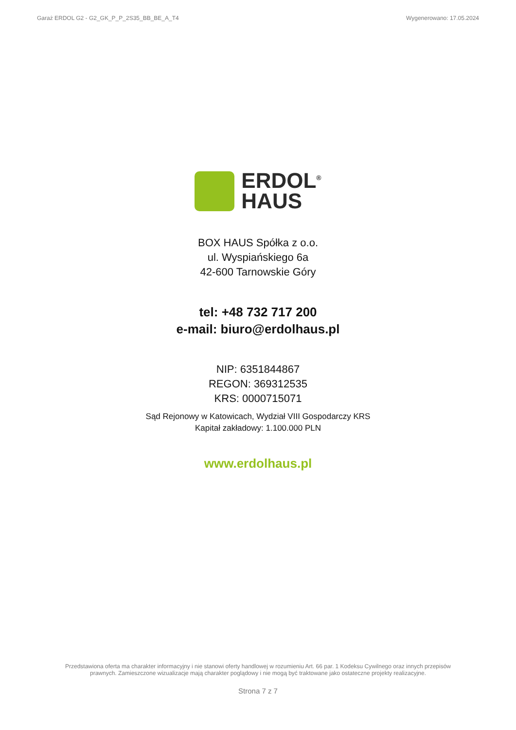Garaż ERDOL G2 - G2_GK_P_P_2S35_BB_BE_A_T4 Wygenerowano: 17.05.2024
ERDOL<sup>®</sup>
HAUS
BOX HAUS Spółka z o.o.
ul. Wyspiańskiego 6a
42-600 Tarnowskie Góry
tel: +48 732 717 200
e-mail: biuro@erdolhaus.pl
NIP: 6351844867
REGON: 369312535
KRS: 0000715071
Sąd Rejonowy w Katowicach, Wydział VIII Gospodarczy KRS
Kapitał zakładowy: 1.100.000 PLN
www.erdolhaus.pl
Przedstawiona oferta ma charakter informacyjny i nie stanowi oferty handlowej w rozumieniu Art. 66 par. 1 Kodeksu Cywilnego oraz innych przepisów
prawnych. Zamieszczone wizualizacje mają charakter poglądowy i nie mogą być traktowane jako ostateczne projekty realizacyjne.
Strona 7 z 7